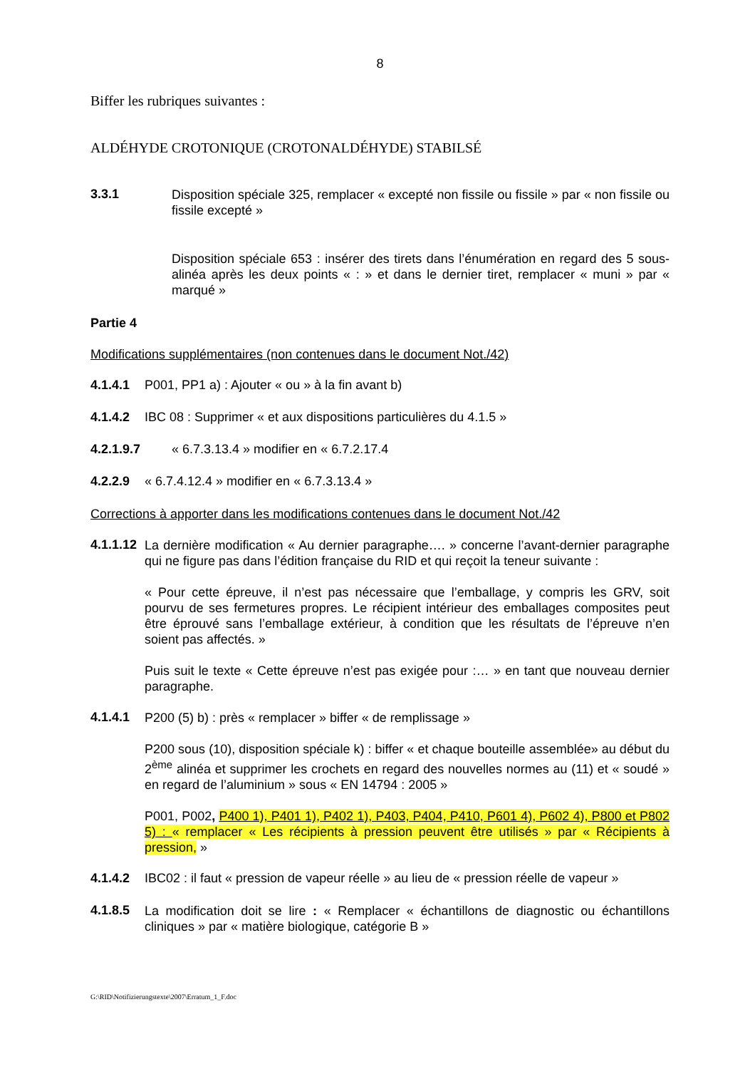8
Biffer les rubriques suivantes :
ALDÉHYDE CROTONIQUE (CROTONALDÉHYDE) STABILSÉ
3.3.1
Disposition spéciale 325, remplacer « excepté non fissile ou fissile » par « non fissile ou fissile excepté »
Disposition spéciale 653 : insérer des tirets dans l’énumération en regard des 5 sous-alinéa après les deux points « : » et dans le dernier tiret, remplacer « muni » par « marqué »
Partie 4
Modifications supplémentaires (non contenues dans le document Not./42)
4.1.4.1 P001, PP1 a) : Ajouter « ou » à la fin avant b)
4.1.4.2 IBC 08 : Supprimer « et aux dispositions particulières du 4.1.5 »
4.2.1.9.7 « 6.7.3.13.4 » modifier en « 6.7.2.17.4
4.2.2.9 « 6.7.4.12.4 » modifier en « 6.7.3.13.4 »
Corrections à apporter dans les modifications contenues dans le document Not./42
4.1.1.12
La dernière modification « Au dernier paragraphe…. » concerne l’avant-dernier paragraphe qui ne figure pas dans l’édition française du RID et qui reçoit la teneur suivante :
« Pour cette épreuve, il n’est pas nécessaire que l’emballage, y compris les GRV, soit pourvu de ses fermetures propres. Le récipient intérieur des emballages composites peut être éprouvé sans l’emballage extérieur, à condition que les résultats de l’épreuve n’en soient pas affectés. »
Puis suit le texte « Cette épreuve n’est pas exigée pour :… » en tant que nouveau dernier paragraphe.
4.1.4.1
P200 (5) b) : près « remplacer » biffer « de remplissage »
P200 sous (10), disposition spéciale k) : biffer « et chaque bouteille assemblée» au début du 2<sup>ème</sup> alinéa et supprimer les crochets en regard des nouvelles normes au (11) et « soudé » en regard de l’aluminium » sous « EN 14794 : 2005 »
P001, P002, P400 1), P401 1), P402 1), P403, P404, P410, P601 4), P602 4), P800 et P802 5) : « remplacer « Les récipients à pression peuvent être utilisés » par « Récipients à pression, »
4.1.4.2 IBC02 : il faut « pression de vapeur réelle » au lieu de « pression réelle de vapeur »
4.1.8.5
La modification doit se lire : « Remplacer « échantillons de diagnostic ou échantillons cliniques » par « matière biologique, catégorie B »
G:\RID\Notifizierungstexte\2007\Erratum_1_F.doc